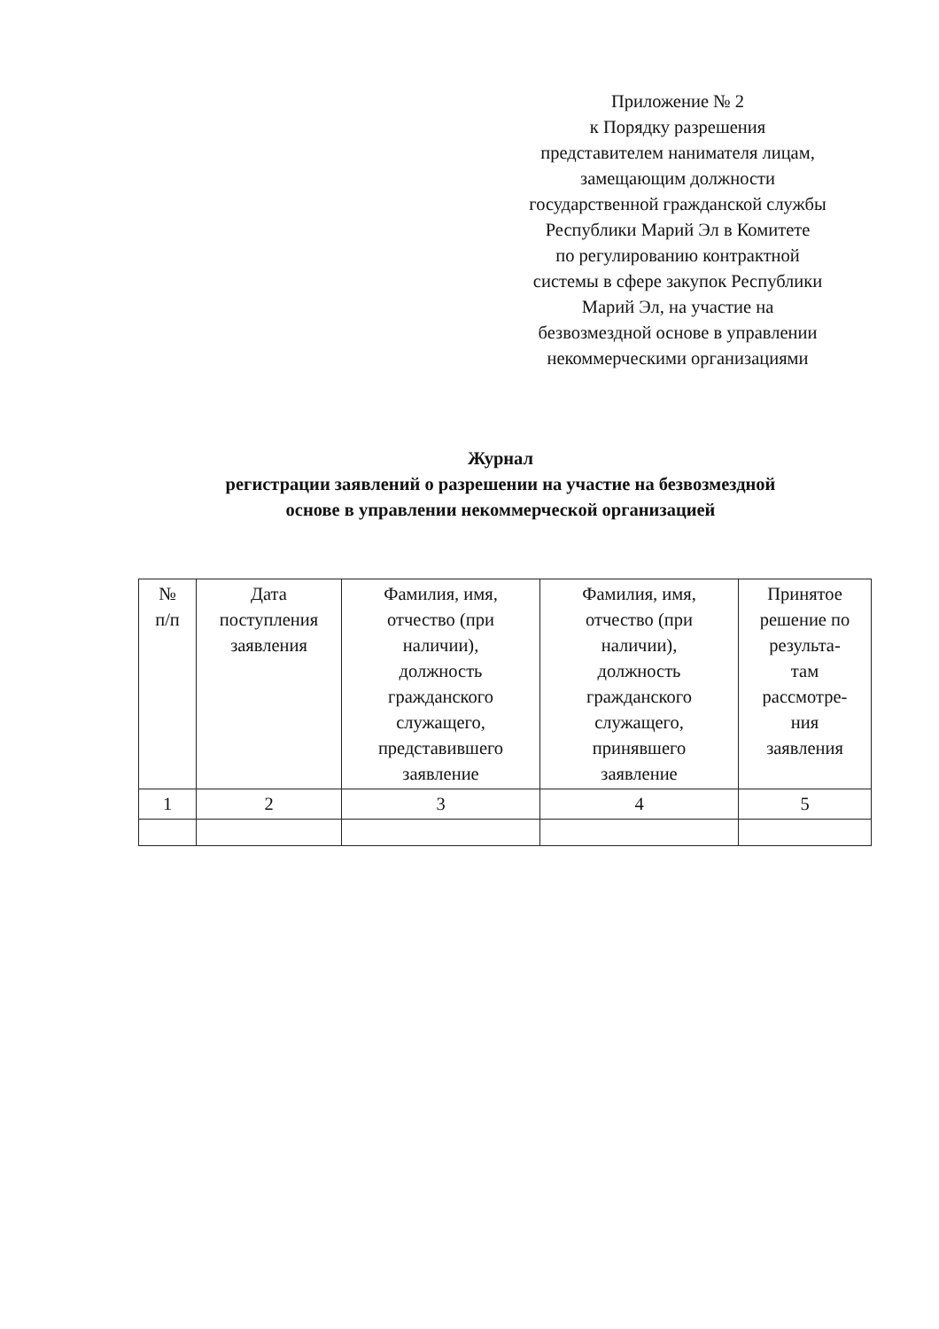Приложение № 2
к Порядку разрешения
представителем нанимателя лицам,
замещающим должности
государственной гражданской службы
Республики Марий Эл в Комитете
по регулированию контрактной
системы в сфере закупок Республики
Марий Эл, на участие на
безвозмездной основе в управлении
некоммерческими организациями
Журнал
регистрации заявлений о разрешении на участие на безвозмездной
основе в управлении некоммерческой организацией
| № п/п | Дата поступления заявления | Фамилия, имя, отчество (при наличии), должность гражданского служащего, представившего заявление | Фамилия, имя, отчество (при наличии), должность гражданского служащего, принявшего заявление | Принятое решение по результа- там рассмотре- ния заявления |
| --- | --- | --- | --- | --- |
| 1 | 2 | 3 | 4 | 5 |